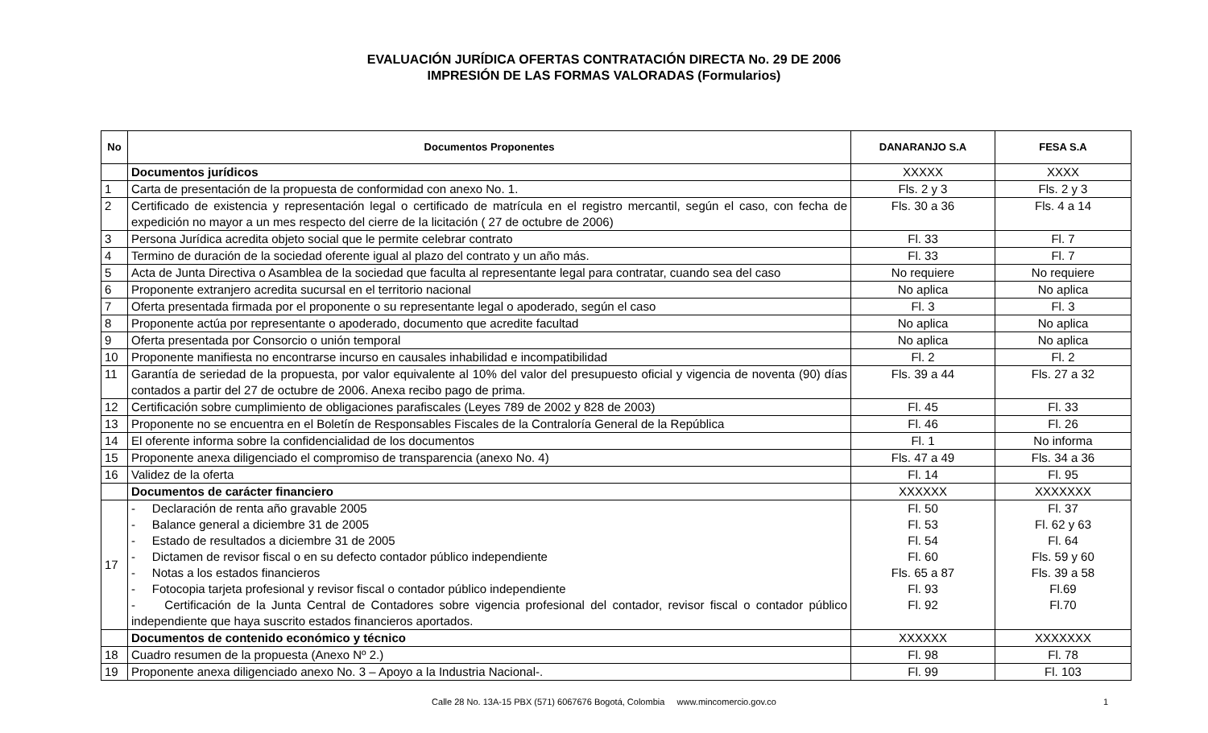EVALUACIÓN JURÍDICA OFERTAS CONTRATACIÓN DIRECTA No. 29 DE 2006
IMPRESIÓN DE LAS FORMAS VALORADAS (Formularios)
| No | Documentos Proponentes | DANARANJO S.A | FESA S.A |
| --- | --- | --- | --- |
| | Documentos jurídicos | XXXXX | XXXX |
| 1 | Carta de presentación de la propuesta de conformidad con anexo No. 1. | Fls. 2 y 3 | Fls. 2 y 3 |
| 2 | Certificado de existencia y representación legal o certificado de matrícula en el registro mercantil, según el caso, con fecha de expedición no mayor a un mes respecto del cierre de la licitación ( 27 de octubre de 2006) | Fls. 30 a 36 | Fls. 4 a 14 |
| 3 | Persona Jurídica acredita objeto social que le permite celebrar contrato | Fl. 33 | Fl. 7 |
| 4 | Termino de duración de la sociedad oferente igual al plazo del contrato y un año más. | Fl. 33 | Fl. 7 |
| 5 | Acta de Junta Directiva o Asamblea de la sociedad que faculta al representante legal para contratar, cuando sea del caso | No requiere | No requiere |
| 6 | Proponente extranjero acredita sucursal en el territorio nacional | No aplica | No aplica |
| 7 | Oferta presentada firmada por el proponente o su representante legal o apoderado, según el caso | Fl. 3 | Fl. 3 |
| 8 | Proponente actúa por representante o apoderado, documento que acredite facultad | No aplica | No aplica |
| 9 | Oferta presentada por Consorcio o unión temporal | No aplica | No aplica |
| 10 | Proponente manifiesta no encontrarse incurso en causales inhabilidad e incompatibilidad | Fl. 2 | Fl. 2 |
| 11 | Garantía de seriedad de la propuesta, por valor equivalente al 10% del valor del presupuesto oficial y vigencia de noventa (90) días contados a partir del 27 de octubre de 2006. Anexa recibo pago de prima. | Fls. 39 a 44 | Fls. 27 a 32 |
| 12 | Certificación sobre cumplimiento de obligaciones parafiscales (Leyes 789 de 2002 y 828 de 2003) | Fl. 45 | Fl. 33 |
| 13 | Proponente no se encuentra en el Boletín de Responsables Fiscales de la Contraloría General de la República | Fl. 46 | Fl. 26 |
| 14 | El oferente informa sobre la confidencialidad de los documentos | Fl. 1 | No informa |
| 15 | Proponente anexa diligenciado el compromiso de transparencia (anexo No. 4) | Fls. 47 a 49 | Fls. 34 a 36 |
| 16 | Validez de la oferta | Fl. 14 | Fl. 95 |
| | Documentos de carácter financiero | XXXXXX | XXXXXXX |
| 17 | - Declaración de renta año gravable 2005 - Balance general a diciembre 31 de 2005 - Estado de resultados a diciembre 31 de 2005 - Dictamen de revisor fiscal o en su defecto contador público independiente - Notas a los estados financieros - Fotocopia tarjeta profesional y revisor fiscal o contador público independiente - Certificación de la Junta Central de Contadores sobre vigencia profesional del contador, revisor fiscal o contador público independiente que haya suscrito estados financieros aportados. | Fl. 50 Fl. 53 Fl. 54 Fl. 60 Fls. 65 a 87 Fl. 93 Fl. 92 | Fl. 37 Fl. 62 y 63 Fl. 64 Fls. 59 y 60 Fls. 39 a 58 Fl.69 Fl.70 |
| | Documentos de contenido económico y técnico | XXXXXX | XXXXXXX |
| 18 | Cuadro resumen de la propuesta (Anexo Nº 2.) | Fl. 98 | Fl. 78 |
| 19 | Proponente anexa diligenciado anexo No. 3 – Apoyo a la Industria Nacional-. | Fl. 99 | Fl. 103 |
Calle 28 No. 13A-15 PBX (571) 6067676 Bogotá, Colombia www.mincomercio.gov.co 1